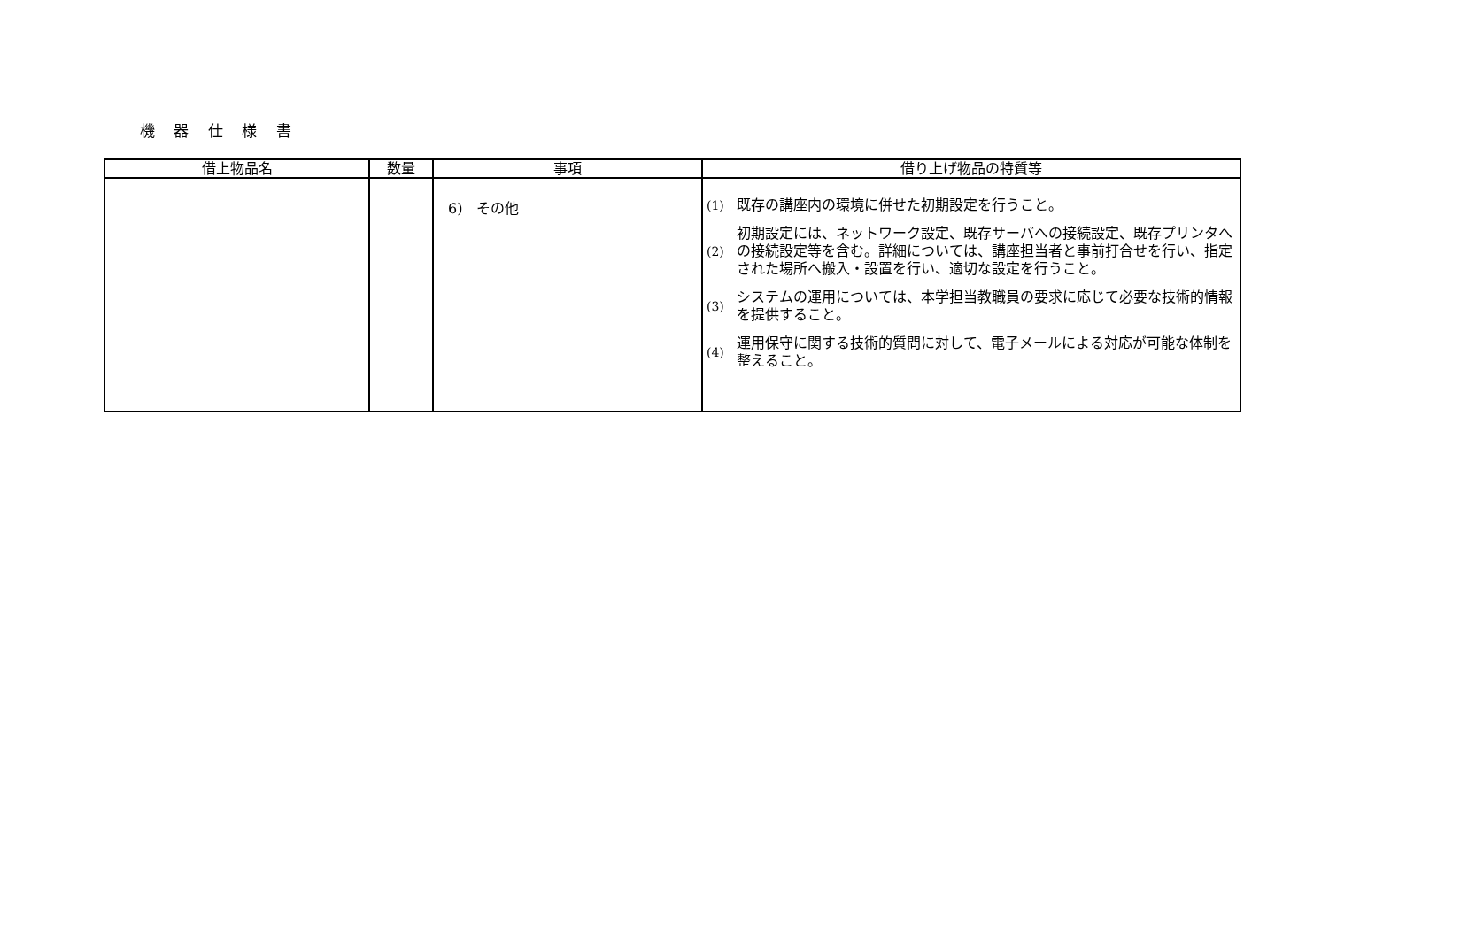機 器 仕 様 書
| 借上物品名 | 数量 | 事項 | 借り上げ物品の特質等 |
| --- | --- | --- | --- |
| | | 6) その他 | / (1) / 既存の講座内の環境に併せた初期設定を行うこと。 / / (2) / 初期設定には、ネットワーク設定、既存サーバへの接続設定、既存プリンタへの接続設定等を含む。詳細については、講座担当者と事前打合せを行い、指定された場所へ搬入・設置を行い、適切な設定を行うこと。 / / (3) / システムの運用については、本学担当教職員の要求に応じて必要な技術的情報を提供すること。 / / (4) / 運用保守に関する技術的質問に対して、電子メールによる対応が可能な体制を整えること。 / |